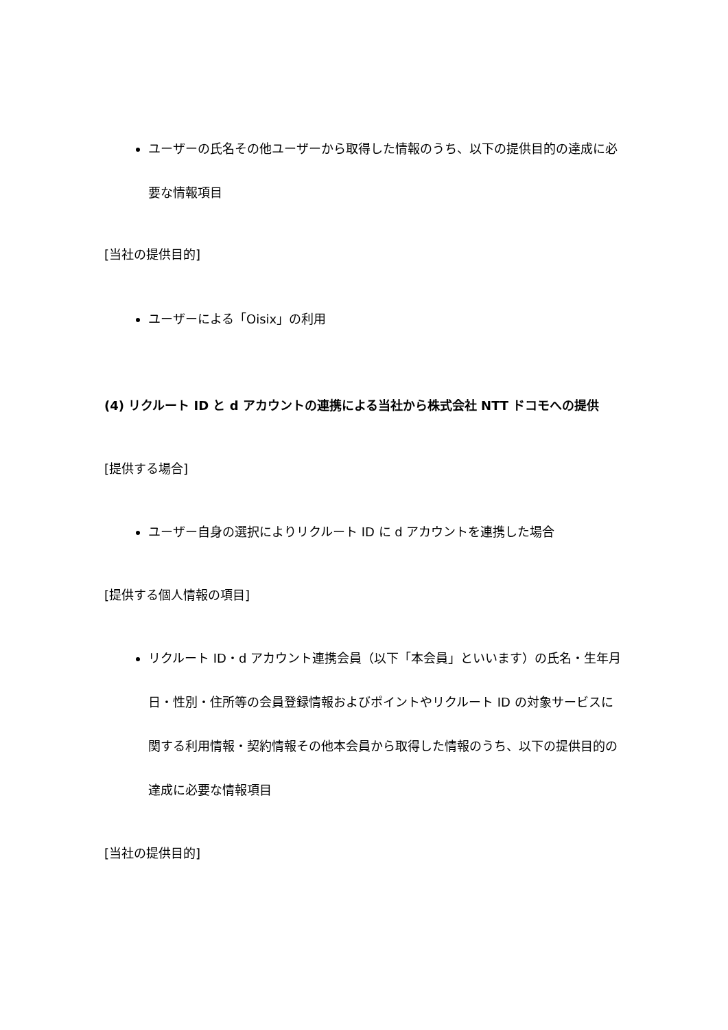ユーザーの氏名その他ユーザーから取得した情報のうち、以下の提供目的の達成に必要な情報項目
[当社の提供目的]
ユーザーによる「Oisix」の利用
(4) リクルート ID と d アカウントの連携による当社から株式会社 NTT ドコモへの提供
[提供する場合]
ユーザー自身の選択によりリクルート ID に d アカウントを連携した場合
[提供する個人情報の項目]
リクルート ID・d アカウント連携会員（以下「本会員」といいます）の氏名・生年月日・性別・住所等の会員登録情報およびポイントやリクルート ID の対象サービスに関する利用情報・契約情報その他本会員から取得した情報のうち、以下の提供目的の達成に必要な情報項目
[当社の提供目的]